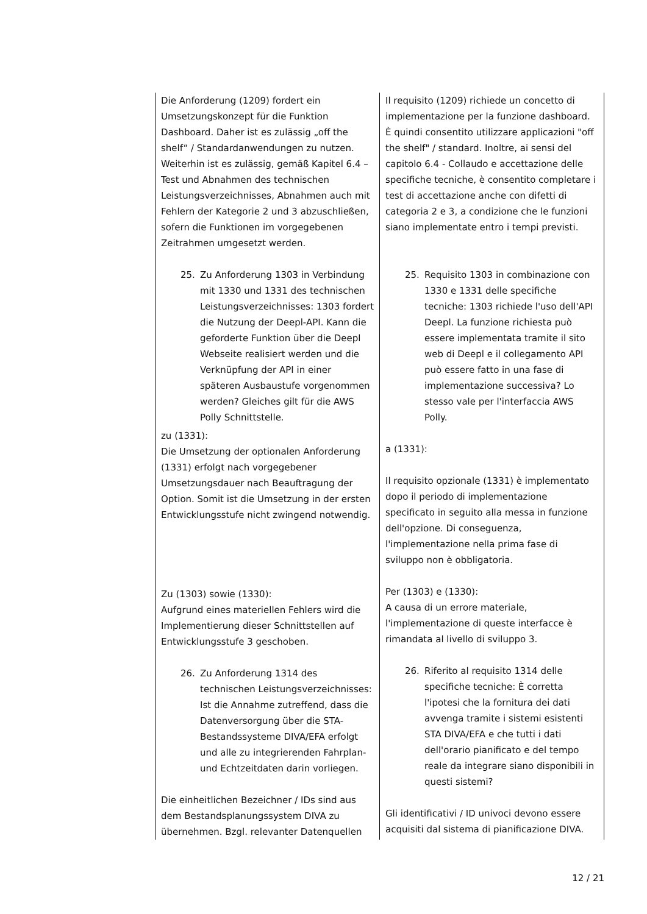| Die Anforderung (1209) fordert ein Umsetzungskonzept für die Funktion Dashboard. Daher ist es zulässig „off the shelf“ / Standardanwendungen zu nutzen. Weiterhin ist es zulässig, gemäß Kapitel 6.4 – Test und Abnahmen des technischen Leistungsverzeichnisses, Abnahmen auch mit Fehlern der Kategorie 2 und 3 abzuschließen, sofern die Funktionen im vorgegebenen Zeitrahmen umgesetzt werden. 25. Zu Anforderung 1303 in Verbindung mit 1330 und 1331 des technischen Leistungsverzeichnisses: 1303 fordert die Nutzung der Deepl-API. Kann die geforderte Funktion über die Deepl Webseite realisiert werden und die Verknüpfung der API in einer späteren Ausbaustufe vorgenommen werden? Gleiches gilt für die AWS Polly Schnittstelle. zu (1331): Die Umsetzung der optionalen Anforderung (1331) erfolgt nach vorgegebener Umsetzungsdauer nach Beauftragung der Option. Somit ist die Umsetzung in der ersten Entwicklungsstufe nicht zwingend notwendig. Zu (1303) sowie (1330): Aufgrund eines materiellen Fehlers wird die Implementierung dieser Schnittstellen auf Entwicklungsstufe 3 geschoben. 26. Zu Anforderung 1314 des technischen Leistungsverzeichnisses: Ist die Annahme zutreffend, dass die Datenversorgung über die STA-Bestandssysteme DIVA/EFA erfolgt und alle zu integrierenden Fahrplan- und Echtzeitdaten darin vorliegen. Die einheitlichen Bezeichner / IDs sind aus dem Bestandsplanungssystem DIVA zu übernehmen. Bzgl. relevanter Datenquellen | Il requisito (1209) richiede un concetto di implementazione per la funzione dashboard. È quindi consentito utilizzare applicazioni "off the shelf" / standard. Inoltre, ai sensi del capitolo 6.4 - Collaudo e accettazione delle specifiche tecniche, è consentito completare i test di accettazione anche con difetti di categoria 2 e 3, a condizione che le funzioni siano implementate entro i tempi previsti. 25. Requisito 1303 in combinazione con 1330 e 1331 delle specifiche tecniche: 1303 richiede l'uso dell'API Deepl. La funzione richiesta può essere implementata tramite il sito web di Deepl e il collegamento API può essere fatto in una fase di implementazione successiva? Lo stesso vale per l'interfaccia AWS Polly. a (1331): Il requisito opzionale (1331) è implementato dopo il periodo di implementazione specificato in seguito alla messa in funzione dell'opzione. Di conseguenza, l'implementazione nella prima fase di sviluppo non è obbligatoria. Per (1303) e (1330): A causa di un errore materiale, l'implementazione di queste interfacce è rimandata al livello di sviluppo 3. 26. Riferito al requisito 1314 delle specifiche tecniche: È corretta l'ipotesi che la fornitura dei dati avvenga tramite i sistemi esistenti STA DIVA/EFA e che tutti i dati dell'orario pianificato e del tempo reale da integrare siano disponibili in questi sistemi? Gli identificativi / ID univoci devono essere acquisiti dal sistema di pianificazione DIVA. |
12 / 21